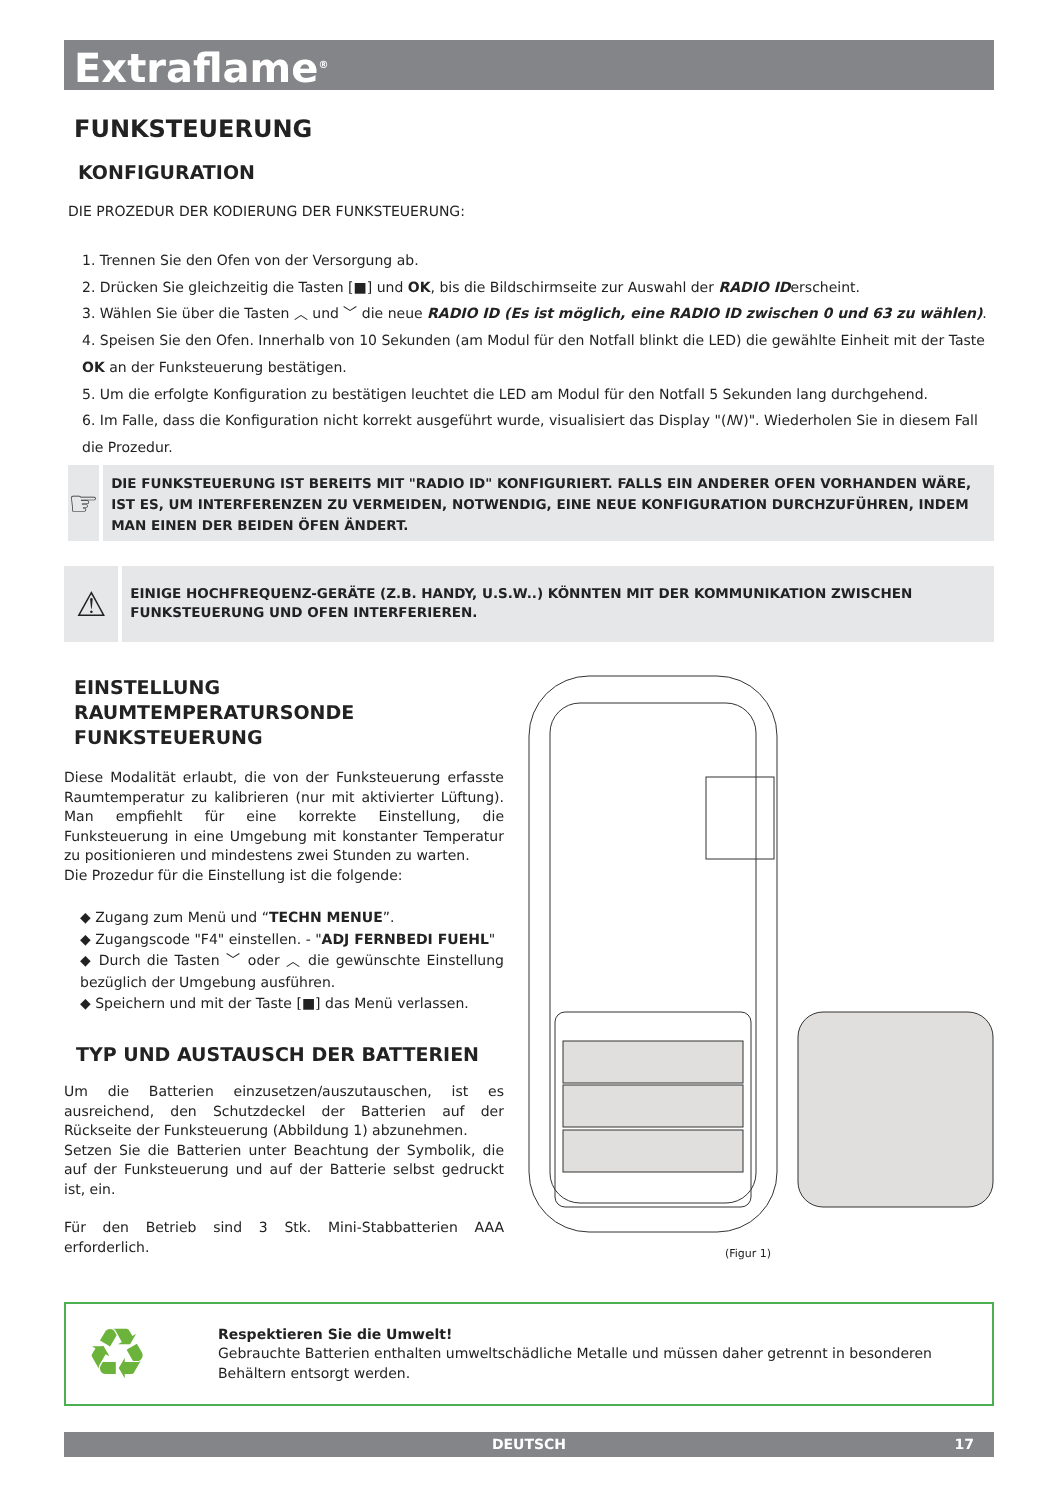Extraflame<sup>®</sup>
FUNKSTEUERUNG
KONFIGURATION
DIE PROZEDUR DER KODIERUNG DER FUNKSTEUERUNG:
1. Trennen Sie den Ofen von der Versorgung ab.
2. Drücken Sie gleichzeitig die Tasten [■] und OK, bis die Bildschirmseite zur Auswahl der RADIO IDerscheint.
3. Wählen Sie über die Tasten ︿ und ﹀ die neue RADIO ID (Es ist möglich, eine RADIO ID zwischen 0 und 63 zu wählen).
4. Speisen Sie den Ofen. Innerhalb von 10 Sekunden (am Modul für den Notfall blinkt die LED) die gewählte Einheit mit der Taste OK an der Funksteuerung bestätigen.
5. Um die erfolgte Konfiguration zu bestätigen leuchtet die LED am Modul für den Notfall 5 Sekunden lang durchgehend.
6. Im Falle, dass die Konfiguration nicht korrekt ausgeführt wurde, visualisiert das Display "(ꟿ)". Wiederholen Sie in diesem Fall die Prozedur.
☞
DIE FUNKSTEUERUNG IST BEREITS MIT "RADIO ID" KONFIGURIERT. FALLS EIN ANDERER OFEN VORHANDEN WÄRE, IST ES, UM INTERFERENZEN ZU VERMEIDEN, NOTWENDIG, EINE NEUE KONFIGURATION DURCHZUFÜHREN, INDEM MAN EINEN DER BEIDEN ÖFEN ÄNDERT.
⚠
EINIGE HOCHFREQUENZ-GERÄTE (Z.B. HANDY, U.S.W..) KÖNNTEN MIT DER KOMMUNIKATION ZWISCHEN FUNKSTEUERUNG UND OFEN INTERFERIEREN.
EINSTELLUNG RAUMTEMPERATURSONDE FUNKSTEUERUNG
Diese Modalität erlaubt, die von der Funksteuerung erfasste Raumtemperatur zu kalibrieren (nur mit aktivierter Lüftung). Man empfiehlt für eine korrekte Einstellung, die Funksteuerung in eine Umgebung mit konstanter Temperatur zu positionieren und mindestens zwei Stunden zu warten.
Die Prozedur für die Einstellung ist die folgende:
◆ Zugang zum Menü und “TECHN MENUE”.
◆ Zugangscode "F4" einstellen. - "ADJ FERNBEDI FUEHL"
◆ Durch die Tasten ﹀ oder ︿ die gewünschte Einstellung bezüglich der Umgebung ausführen.
◆ Speichern und mit der Taste [■] das Menü verlassen.
TYP UND AUSTAUSCH DER BATTERIEN
Um die Batterien einzusetzen/auszutauschen, ist es ausreichend, den Schutzdeckel der Batterien auf der Rückseite der Funksteuerung (Abbildung 1) abzunehmen.
Setzen Sie die Batterien unter Beachtung der Symbolik, die auf der Funksteuerung und auf der Batterie selbst gedruckt ist, ein.
Für den Betrieb sind 3 Stk. Mini-Stabbatterien AAA erforderlich.
(Figur 1)
♻
Respektieren Sie die Umwelt!
Gebrauchte Batterien enthalten umweltschädliche Metalle und müssen daher getrennt in besonderen Behältern entsorgt werden.
DEUTSCH 17